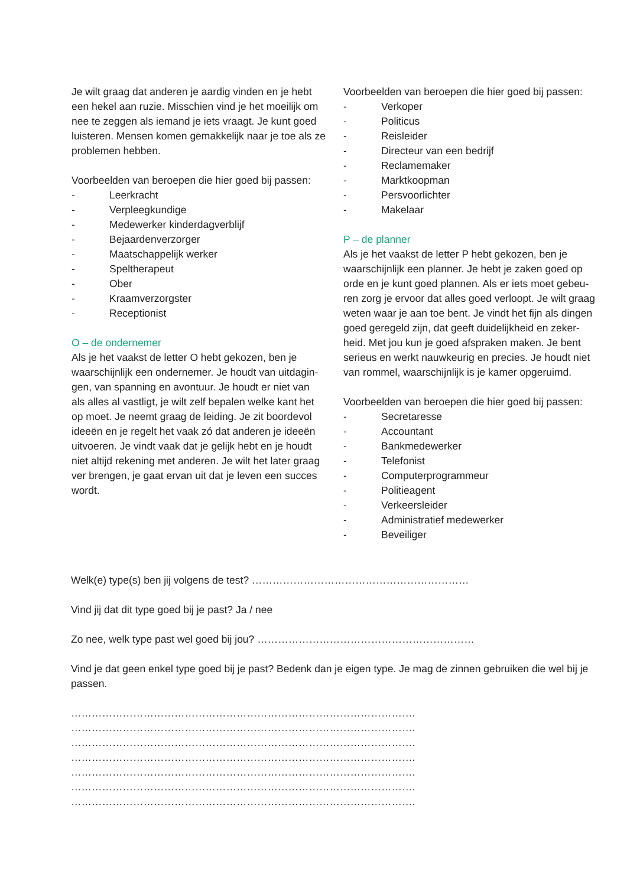Je wilt graag dat anderen je aardig vinden en je hebt een hekel aan ruzie. Misschien vind je het moeilijk om nee te zeggen als iemand je iets vraagt. Je kunt goed luisteren. Mensen komen gemakkelijk naar je toe als ze problemen hebben.
Voorbeelden van beroepen die hier goed bij passen:
- Leerkracht
- Verpleegkundige
- Medewerker kinderdagverblijf
- Bejaardenverzorger
- Maatschappelijk werker
- Speltherapeut
- Ober
- Kraamverzorgster
- Receptionist
O – de ondernemer
Als je het vaakst de letter O hebt gekozen, ben je waarschijnlijk een ondernemer. Je houdt van uitdagin­gen, van spanning en avontuur. Je houdt er niet van als alles al vastligt, je wilt zelf bepalen welke kant het op moet. Je neemt graag de leiding. Je zit boordevol ideeën en je regelt het vaak zó dat anderen je ideeën uitvoeren. Je vindt vaak dat je gelijk hebt en je houdt niet altijd rekening met anderen. Je wilt het later graag ver brengen, je gaat ervan uit dat je leven een succes wordt.
Voorbeelden van beroepen die hier goed bij passen:
- Verkoper
- Politicus
- Reisleider
- Directeur van een bedrijf
- Reclamemaker
- Marktkoopman
- Persvoorlichter
- Makelaar
P – de planner
Als je het vaakst de letter P hebt gekozen, ben je waarschijnlijk een planner. Je hebt je zaken goed op orde en je kunt goed plannen. Als er iets moet gebeu­ren zorg je ervoor dat alles goed verloopt. Je wilt graag weten waar je aan toe bent. Je vindt het fijn als dingen goed geregeld zijn, dat geeft duidelijkheid en zeker­heid. Met jou kun je goed afspraken maken. Je bent serieus en werkt nauwkeurig en precies. Je houdt niet van rommel, waarschijnlijk is je kamer opgeruimd.
Voorbeelden van beroepen die hier goed bij passen:
- Secretaresse
- Accountant
- Bankmedewerker
- Telefonist
- Computerprogrammeur
- Politieagent
- Verkeersleider
- Administratief medewerker
- Beveiliger
Welk(e) type(s) ben jij volgens de test? ………………………………………………………
Vind jij dat dit type goed bij je past? Ja / nee
Zo nee, welk type past wel goed bij jou? ………………………………………………………
Vind je dat geen enkel type goed bij je past? Bedenk dan je eigen type. Je mag de zinnen gebruiken die wel bij je passen.
……………………………………………………………………………………….
……………………………………………………………………………………….
……………………………………………………………………………………….
……………………………………………………………………………………….
……………………………………………………………………………………….
……………………………………………………………………………………….
……………………………………………………………………………………….